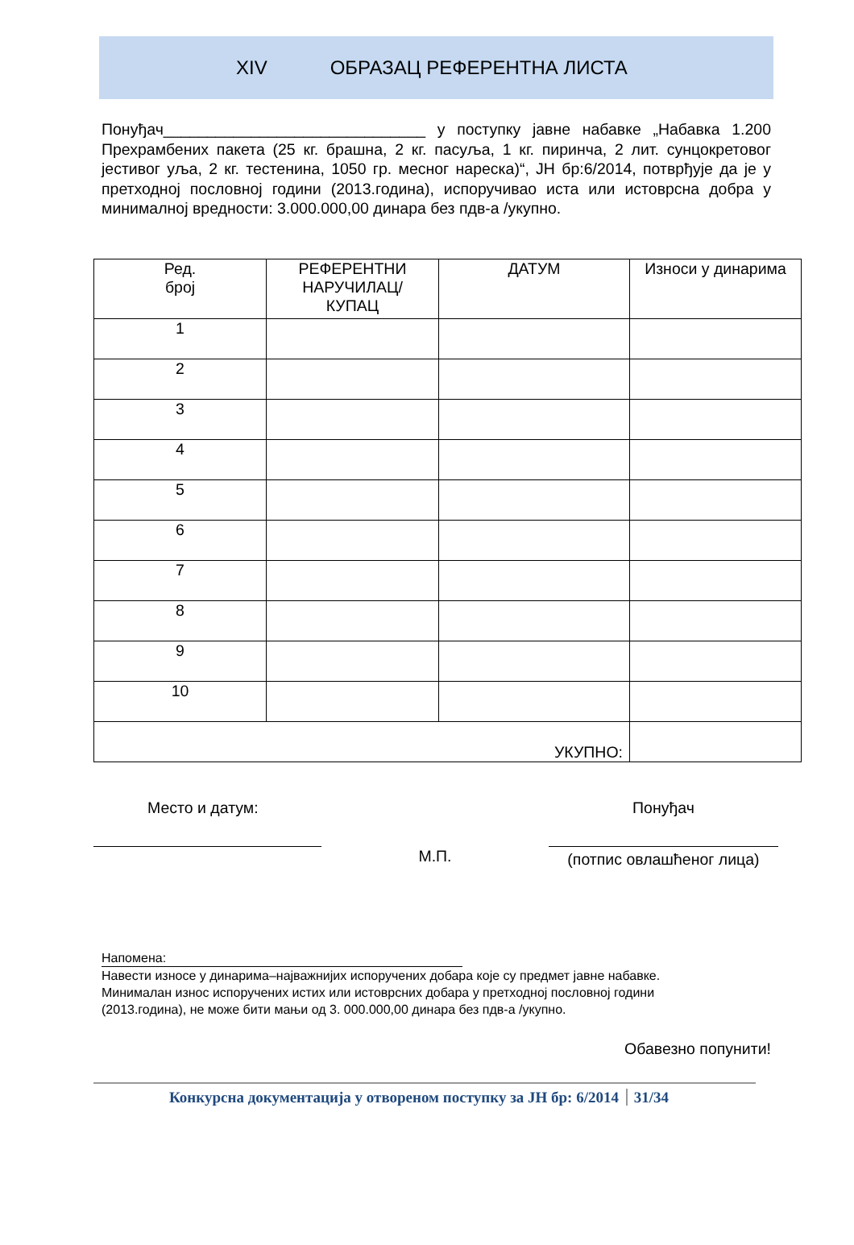XIV ОБРАЗАЦ РЕФЕРЕНТНА ЛИСТА
Понуђач______________________________ у поступку јавне набавке „Набавка 1.200 Прехрамбених пакета (25 кг. брашна, 2 кг. пасуља, 1 кг. пиринча, 2 лит. сунцокретовог јестивог уља, 2 кг. тестенина, 1050 гр. месног нареска)“, ЈН бр:6/2014, потврђује да је у претходној пословној години (2013.година), испоручивао иста или истоврсна добра у минималној вредности: 3.000.000,00 динара без пдв-а /укупно.
| Ред. број | РЕФЕРЕНТНИ НАРУЧИЛАЦ/ КУПАЦ | ДАТУМ | Износи у динарима |
| --- | --- | --- | --- |
| 1 | | | |
| 2 | | | |
| 3 | | | |
| 4 | | | |
| 5 | | | |
| 6 | | | |
| 7 | | | |
| 8 | | | |
| 9 | | | |
| 10 | | | |
| УКУПНО: | | | |
Место и датум:
М.П.
Понуђач
(потпис овлашћеног лица)
Напомена:
Навести износе у динарима–најважнијих испоручених добара које су предмет јавне набавке.
Минималан износ испоручених истих или истоврсних добара у претходној пословној години
(2013.година), не може бити мањи од 3. 000.000,00 динара без пдв-а /укупно.
Обавезно попунити!
Конкурсна документација у отвореном поступку за ЈН бр: 6/2014 31/34